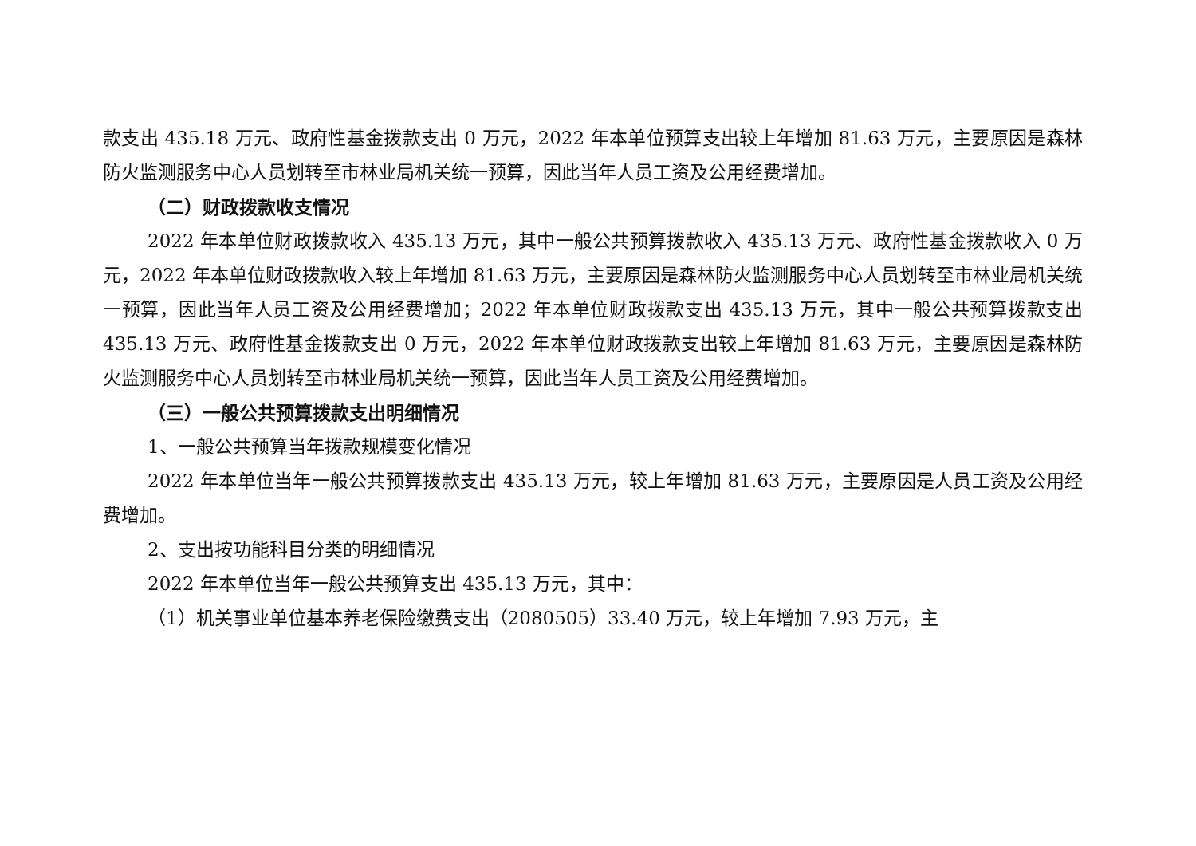款支出 435.18 万元、政府性基金拨款支出 0 万元，2022 年本单位预算支出较上年增加 81.63 万元，主要原因是森林防火监测服务中心人员划转至市林业局机关统一预算，因此当年人员工资及公用经费增加。
（二）财政拨款收支情况
2022 年本单位财政拨款收入 435.13 万元，其中一般公共预算拨款收入 435.13 万元、政府性基金拨款收入 0 万元，2022 年本单位财政拨款收入较上年增加 81.63 万元，主要原因是森林防火监测服务中心人员划转至市林业局机关统一预算，因此当年人员工资及公用经费增加；2022 年本单位财政拨款支出 435.13 万元，其中一般公共预算拨款支出 435.13 万元、政府性基金拨款支出 0 万元，2022 年本单位财政拨款支出较上年增加 81.63 万元，主要原因是森林防火监测服务中心人员划转至市林业局机关统一预算，因此当年人员工资及公用经费增加。
（三）一般公共预算拨款支出明细情况
1、一般公共预算当年拨款规模变化情况
2022 年本单位当年一般公共预算拨款支出 435.13 万元，较上年增加 81.63 万元，主要原因是人员工资及公用经费增加。
2、支出按功能科目分类的明细情况
2022 年本单位当年一般公共预算支出 435.13 万元，其中：
（1）机关事业单位基本养老保险缴费支出（2080505）33.40 万元，较上年增加 7.93 万元，主